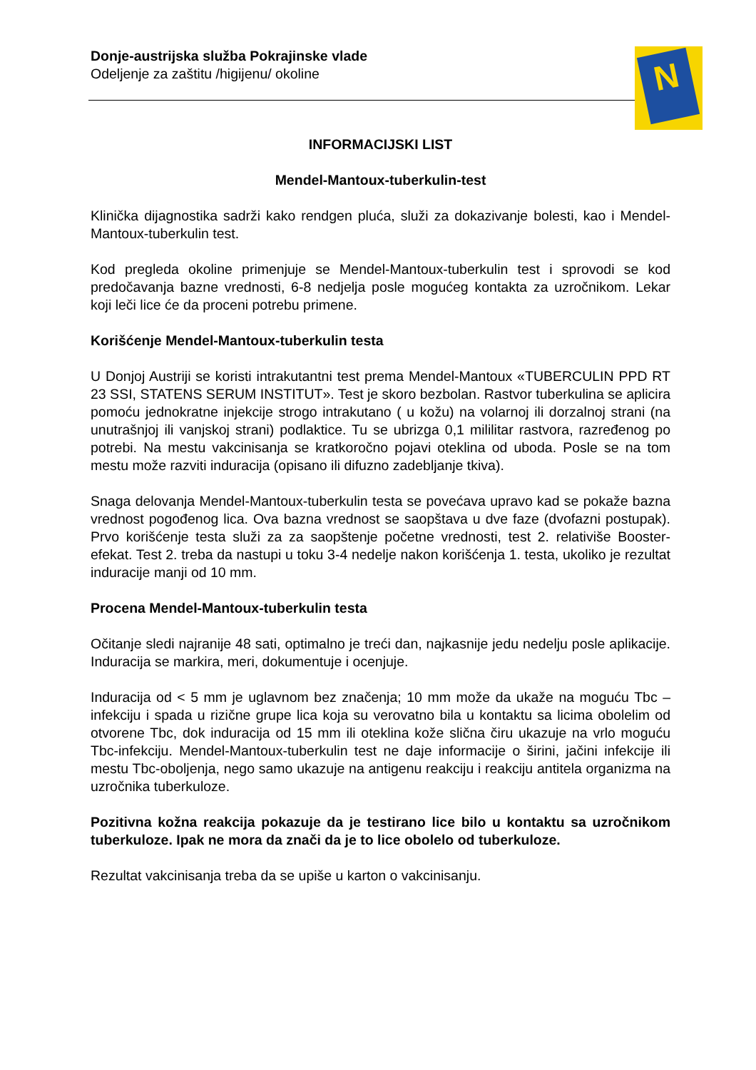Donje-austrijska služba Pokrajinske vlade
Odeljenje za zaštitu /higijenu/ okoline
N
INFORMACIJSKI LIST
Mendel-Mantoux-tuberkulin-test
Klinička dijagnostika sadrži kako rendgen pluća, služi za dokazivanje bolesti, kao i Mendel-Mantoux-tuberkulin test.
Kod pregleda okoline primenjuje se Mendel-Mantoux-tuberkulin test i sprovodi se kod predočavanja bazne vrednosti, 6-8 nedjelja posle mogućeg kontakta za uzročnikom. Lekar koji leči lice će da proceni potrebu primene.
Korišćenje Mendel-Mantoux-tuberkulin testa
U Donjoj Austriji se koristi intrakutantni test prema Mendel-Mantoux «TUBERCULIN PPD RT 23 SSI, STATENS SERUM INSTITUT». Test je skoro bezbolan. Rastvor tuberkulina se aplicira pomoću jednokratne injekcije strogo intrakutano ( u kožu) na volarnoj ili dorzalnoj strani (na unutrašnjoj ili vanjskoj strani) podlaktice. Tu se ubrizga 0,1 mililitar rastvora, razređenog po potrebi. Na mestu vakcinisanja se kratkoročno pojavi oteklina od uboda. Posle se na tom mestu može razviti induracija (opisano ili difuzno zadebljanje tkiva).
Snaga delovanja Mendel-Mantoux-tuberkulin testa se povećava upravo kad se pokaže bazna vrednost pogođenog lica. Ova bazna vrednost se saopštava u dve faze (dvofazni postupak). Prvo korišćenje testa služi za za saopštenje početne vrednosti, test 2. relativiše Booster-efekat. Test 2. treba da nastupi u toku 3-4 nedelje nakon korišćenja 1. testa, ukoliko je rezultat induracije manji od 10 mm.
Procena Mendel-Mantoux-tuberkulin testa
Očitanje sledi najranije 48 sati, optimalno je treći dan, najkasnije jedu nedelju posle aplikacije. Induracija se markira, meri, dokumentuje i ocenjuje.
Induracija od < 5 mm je uglavnom bez značenja; 10 mm može da ukaže na moguću Tbc – infekciju i spada u rizične grupe lica koja su verovatno bila u kontaktu sa licima obolelim od otvorene Tbc, dok induracija od 15 mm ili oteklina kože slična čiru ukazuje na vrlo moguću Tbc-infekciju. Mendel-Mantoux-tuberkulin test ne daje informacije o širini, jačini infekcije ili mestu Tbc-oboljenja, nego samo ukazuje na antigenu reakciju i reakciju antitela organizma na uzročnika tuberkuloze.
Pozitivna kožna reakcija pokazuje da je testirano lice bilo u kontaktu sa uzročnikom tuberkuloze. Ipak ne mora da znači da je to lice obolelo od tuberkuloze.
Rezultat vakcinisanja treba da se upiše u karton o vakcinisanju.